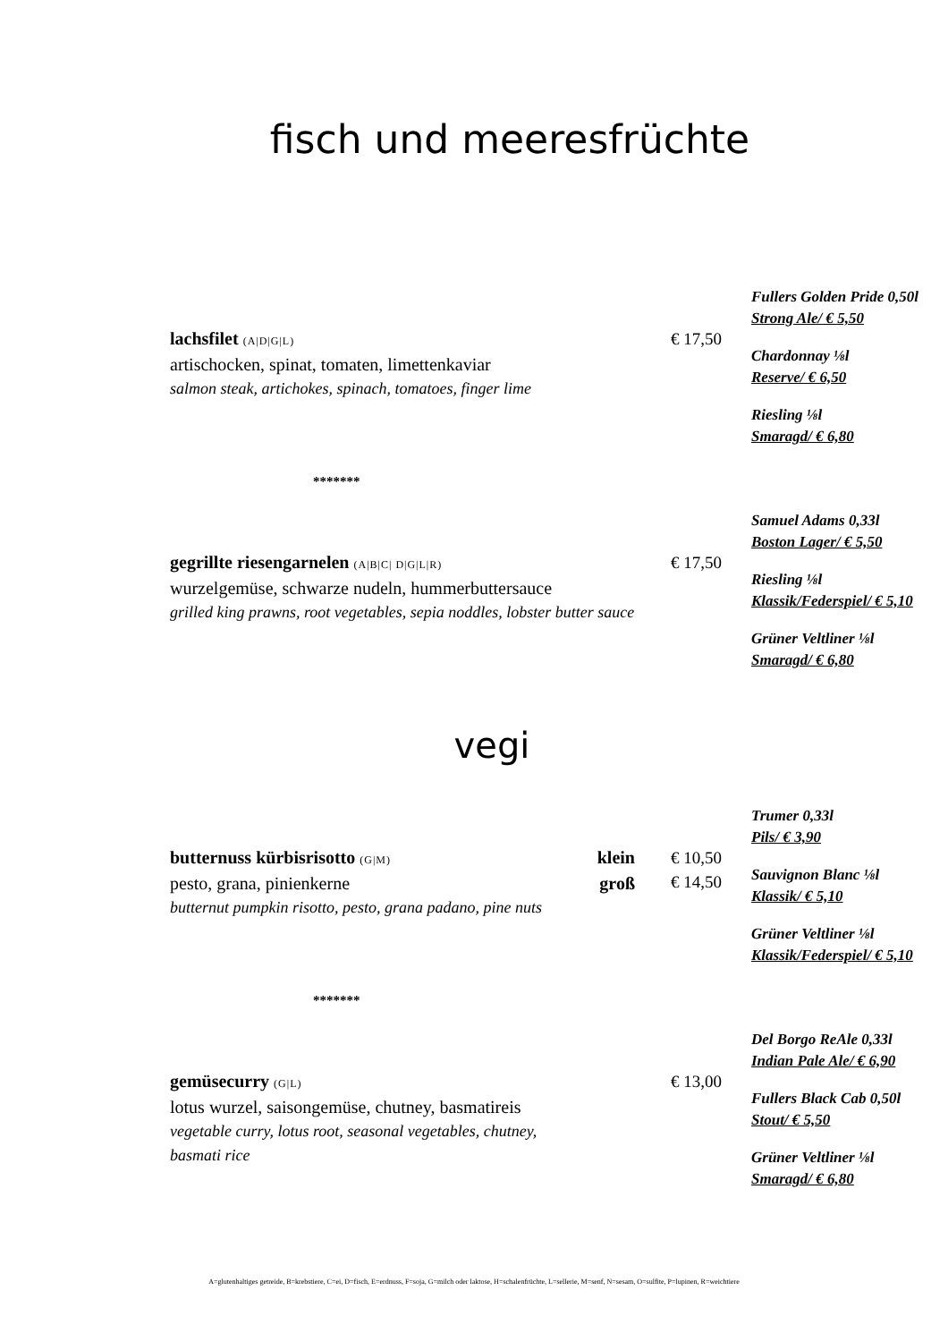fisch und meeresfrüchte
lachsfilet (A|D|G|L)
artischocken, spinat, tomaten, limettenkaviar
salmon steak, artichokes, spinach, tomatoes, finger lime
€ 17,50
Fullers Golden Pride 0,50l
Strong Ale/ € 5,50
Chardonnay ⅛l
Reserve/ € 6,50
Riesling ⅛l
Smaragd/ € 6,80
*******
gegrillte riesengarnelen (A|B|C| D|G|L|R)
wurzelgemüse, schwarze nudeln, hummerbuttersauce
grilled king prawns, root vegetables, sepia noddles, lobster butter sauce
€ 17,50
Samuel Adams 0,33l
Boston Lager/ € 5,50
Riesling ⅛l
Klassik/Federspiel/ € 5,10
Grüner Veltliner ⅛l
Smaragd/ € 6,80
vegi
butternuss kürbisrisotto (G|M) klein
pesto, grana, pinienkerne groß
butternut pumpkin risotto, pesto, grana padano, pine nuts
€ 10,50
€ 14,50
Trumer 0,33l
Pils/ € 3,90
Sauvignon Blanc ⅛l
Klassik/ € 5,10
Grüner Veltliner ⅛l
Klassik/Federspiel/ € 5,10
*******
gemüsecurry (G|L)
lotus wurzel, saisongemüse, chutney, basmatireis
vegetable curry, lotus root, seasonal vegetables, chutney,
basmati rice
€ 13,00
Del Borgo ReAle 0,33l
Indian Pale Ale/ € 6,90
Fullers Black Cab 0,50l
Stout/ € 5,50
Grüner Veltliner ⅛l
Smaragd/ € 6,80
A=glutenhaltiges getreide, B=krebstiere, C=ei, D=fisch, E=erdnuss, F=soja, G=milch oder laktose, H=schalenfrüchte, L=sellerie, M=senf, N=sesam, O=sulfite, P=lupinen, R=weichtiere